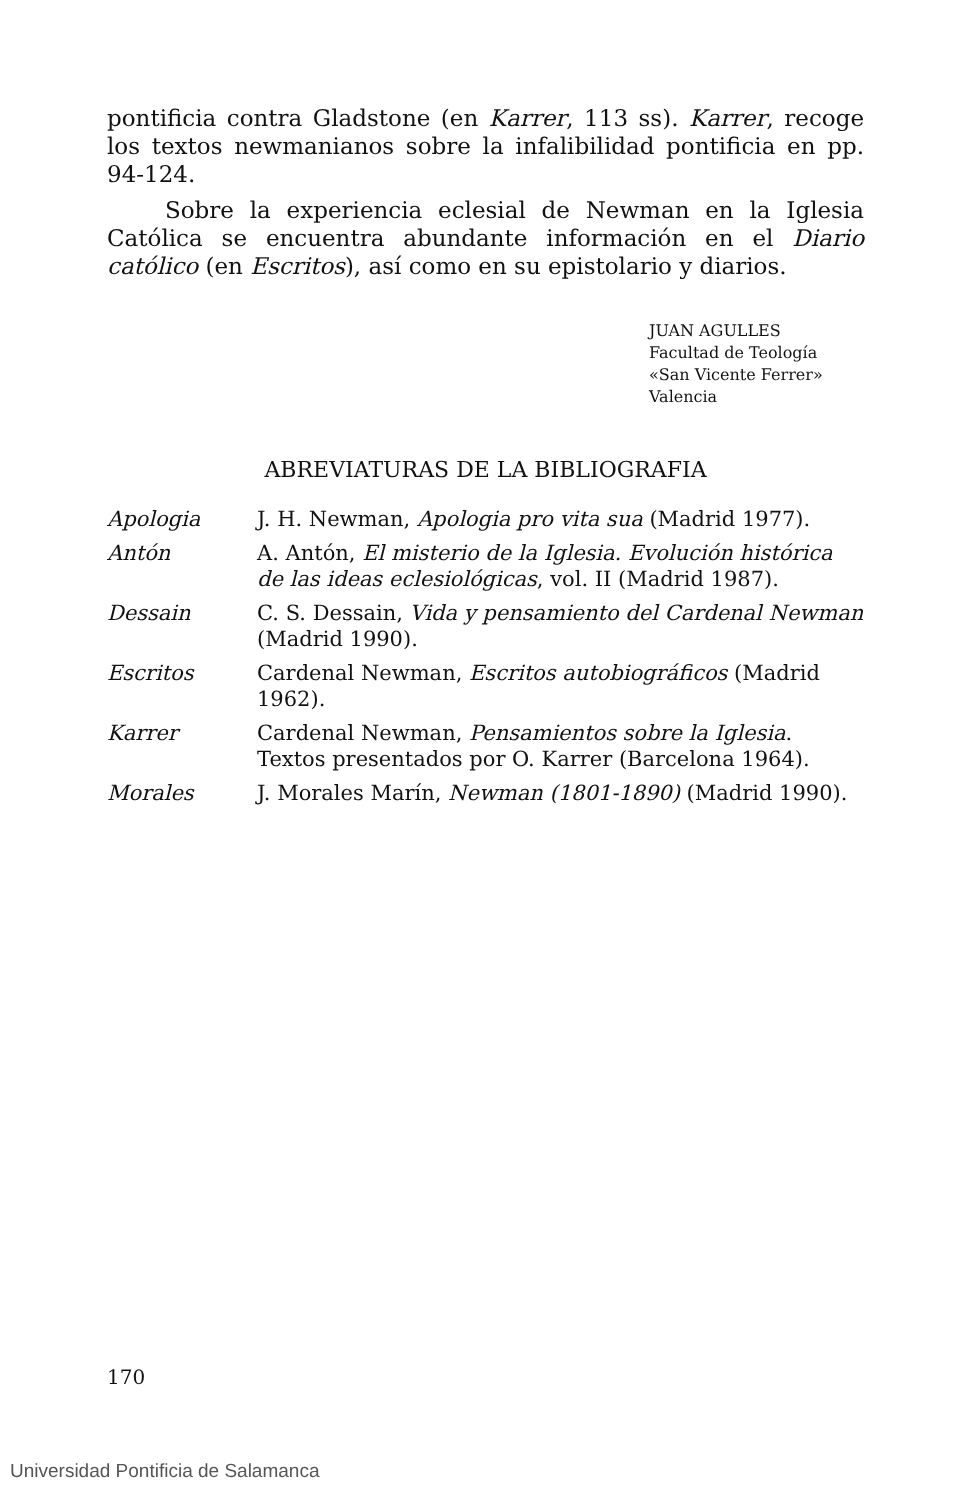pontificia contra Gladstone (en Karrer, 113 ss). Karrer, recoge los textos newmanianos sobre la infalibilidad pontificia en pp. 94-124.
Sobre la experiencia eclesial de Newman en la Iglesia Católica se encuentra abundante información en el Diario católico (en Escritos), así como en su epistolario y diarios.
JUAN AGULLES
Facultad de Teología
«San Vicente Ferrer»
Valencia
ABREVIATURAS DE LA BIBLIOGRAFIA
| Apologia | J. H. Newman, Apologia pro vita sua (Madrid 1977). |
| Antón | A. Antón, El misterio de la Iglesia. Evolución histórica de las ideas eclesiológicas , vol. II (Madrid 1987). |
| Dessain | C. S. Dessain, Vida y pensamiento del Cardenal Newman (Madrid 1990). |
| Escritos | Cardenal Newman, Escritos autobiográficos (Madrid 1962). |
| Karrer | Cardenal Newman, Pensamientos sobre la Iglesia . Textos presentados por O. Karrer (Barcelona 1964). |
| Morales | J. Morales Marín, Newman (1801-1890) (Madrid 1990). |
170
Universidad Pontificia de Salamanca